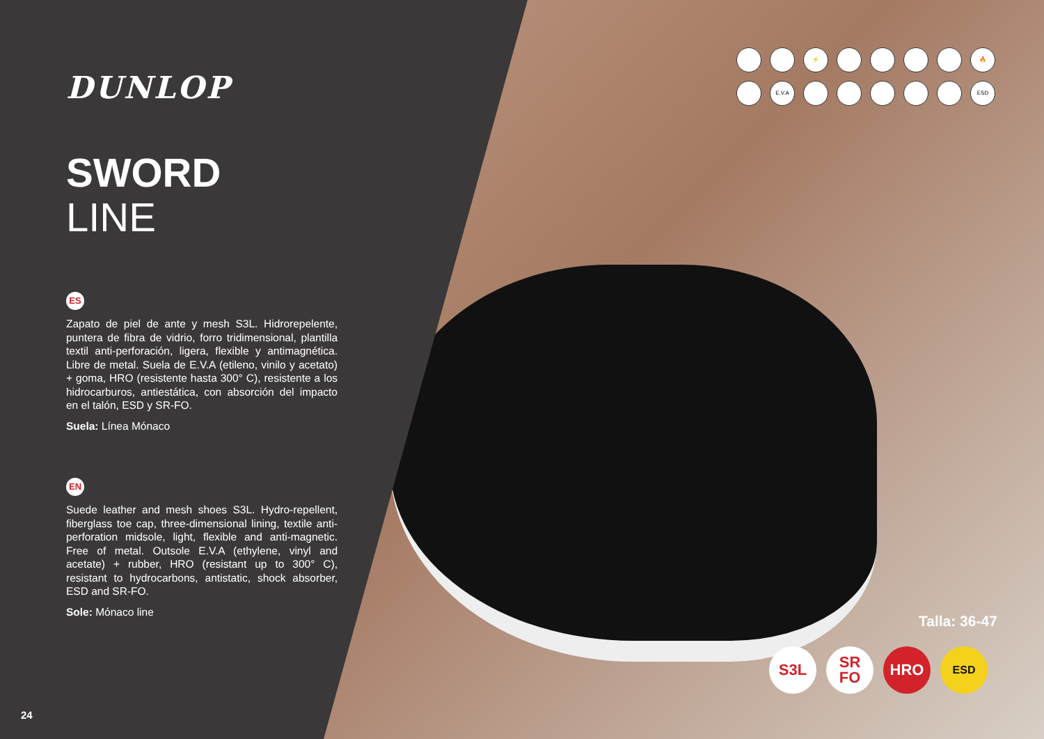DUNLOP
SWORD
LINE
ES
Zapato de piel de ante y mesh S3L. Hidrorepelente, puntera de fibra de vidrio, forro tridimensional, plantilla textil anti-perforación, ligera, flexible y antimagnética. Libre de metal. Suela de E.V.A (etileno, vinilo y acetato) + goma, HRO (resistente hasta 300° C), resistente a los hidrocarburos, antiestática, con absorción del impacto en el talón, ESD y SR-FO.
Suela: Línea Mónaco
EN
Suede leather and mesh shoes S3L. Hydro-repellent, fiberglass toe cap, three-dimensional lining, textile anti-perforation midsole, light, flexible and anti-magnetic. Free of metal. Outsole E.V.A (ethylene, vinyl and acetate) + rubber, HRO (resistant up to 300° C), resistant to hydrocarbons, antistatic, shock absorber, ESD and SR-FO.
Sole: Mónaco line
24
⚡
🔥
E.V.A
ESD
Talla: 36-47
S3L SR
FO
HRO
ESD